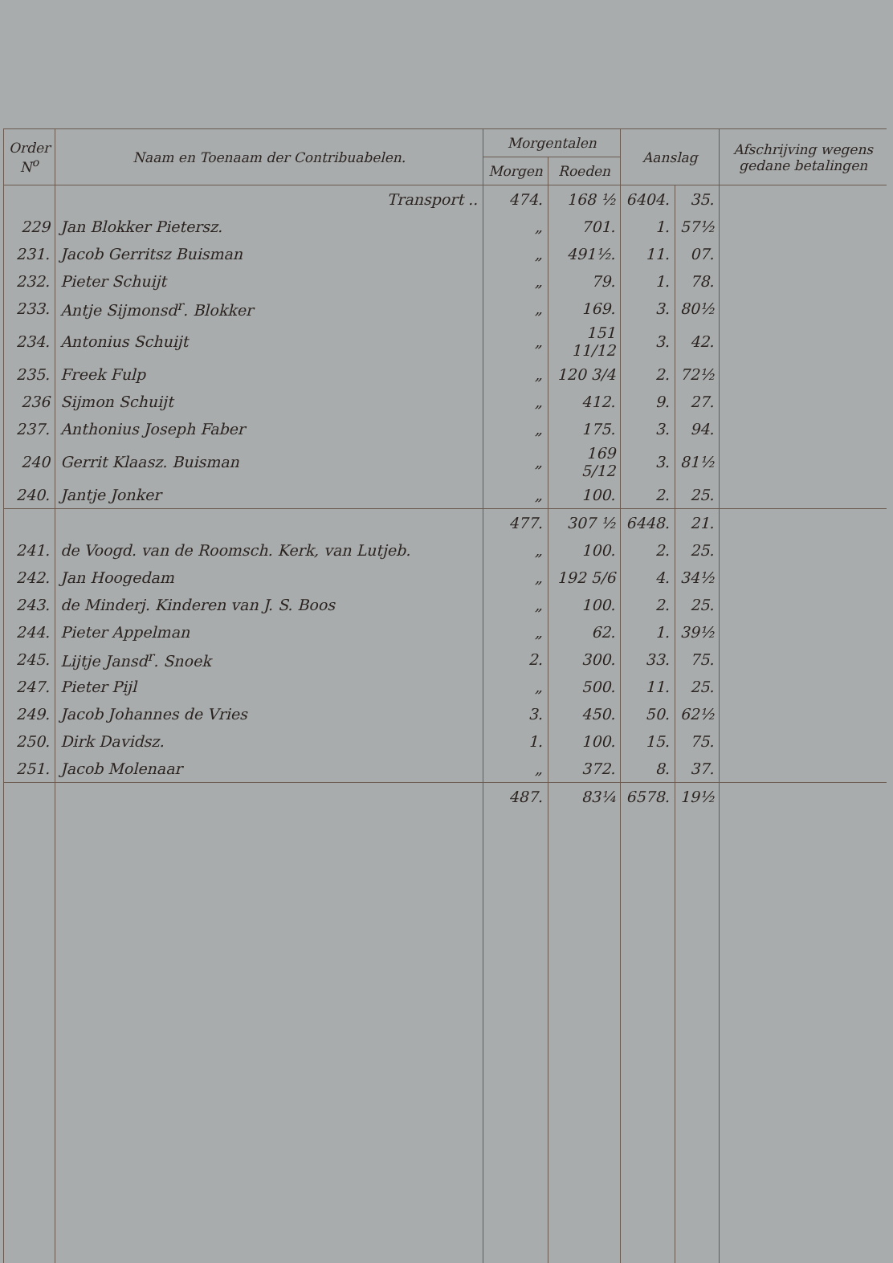| Order N<sup>o</sup> | Naam en Toenaam der Contribuabelen. | Morgentalen | | Aanslag | | Afschrijving wegens gedane betalingen |
| --- | --- | --- | --- | --- | --- | --- |
| | | Morgen | Roeden | | | |
| | Transport .. | 474. | 168 ½ | 6404. | 35. | |
| 229 | Jan Blokker Pietersz. | „ | 701. | 1. | 57½ | |
| 231. | Jacob Gerritsz Buisman | „ | 491½. | 11. | 07. | |
| 232. | Pieter Schuijt | „ | 79. | 1. | 78. | |
| 233. | Antje Sijmonsd<sup>r</sup>. Blokker | „ | 169. | 3. | 80½ | |
| 234. | Antonius Schuijt | „ | 151 11/12 | 3. | 42. | |
| 235. | Freek Fulp | „ | 120 3/4 | 2. | 72½ | |
| 236 | Sijmon Schuijt | „ | 412. | 9. | 27. | |
| 237. | Anthonius Joseph Faber | „ | 175. | 3. | 94. | |
| 240 | Gerrit Klaasz. Buisman | „ | 169 5/12 | 3. | 81½ | |
| 240. | Jantje Jonker | „ | 100. | 2. | 25. | |
| | | 477. | 307 ½ | 6448. | 21. | |
| 241. | de Voogd. van de Roomsch. Kerk, van Lutjeb. | „ | 100. | 2. | 25. | |
| 242. | Jan Hoogedam | „ | 192 5/6 | 4. | 34½ | |
| 243. | de Minderj. Kinderen van J. S. Boos | „ | 100. | 2. | 25. | |
| 244. | Pieter Appelman | „ | 62. | 1. | 39½ | |
| 245. | Lijtje Jansd<sup>r</sup>. Snoek | 2. | 300. | 33. | 75. | |
| 247. | Pieter Pijl | „ | 500. | 11. | 25. | |
| 249. | Jacob Johannes de Vries | 3. | 450. | 50. | 62½ | |
| 250. | Dirk Davidsz. | 1. | 100. | 15. | 75. | |
| 251. | Jacob Molenaar | „ | 372. | 8. | 37. | |
| | | 487. | 83¼ | 6578. | 19½ | |